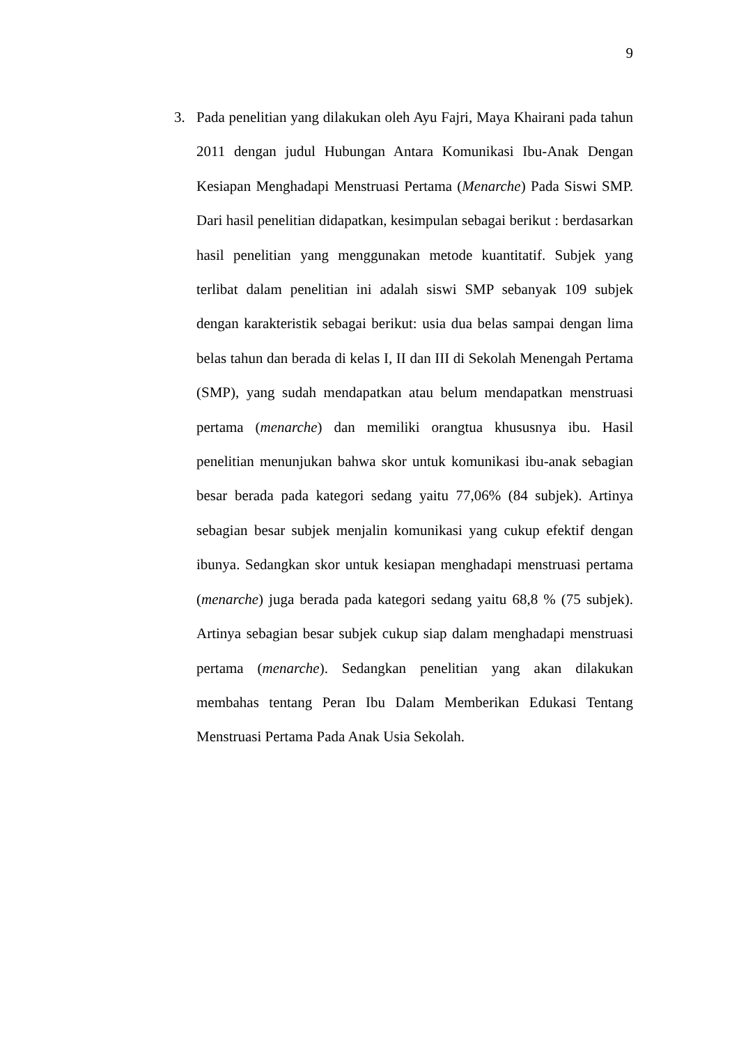9
3. Pada penelitian yang dilakukan oleh Ayu Fajri, Maya Khairani pada tahun 2011 dengan judul Hubungan Antara Komunikasi Ibu-Anak Dengan Kesiapan Menghadapi Menstruasi Pertama (Menarche) Pada Siswi SMP. Dari hasil penelitian didapatkan, kesimpulan sebagai berikut : berdasarkan hasil penelitian yang menggunakan metode kuantitatif. Subjek yang terlibat dalam penelitian ini adalah siswi SMP sebanyak 109 subjek dengan karakteristik sebagai berikut: usia dua belas sampai dengan lima belas tahun dan berada di kelas I, II dan III di Sekolah Menengah Pertama (SMP), yang sudah mendapatkan atau belum mendapatkan menstruasi pertama (menarche) dan memiliki orangtua khususnya ibu. Hasil penelitian menunjukan bahwa skor untuk komunikasi ibu-anak sebagian besar berada pada kategori sedang yaitu 77,06% (84 subjek). Artinya sebagian besar subjek menjalin komunikasi yang cukup efektif dengan ibunya. Sedangkan skor untuk kesiapan menghadapi menstruasi pertama (menarche) juga berada pada kategori sedang yaitu 68,8 % (75 subjek). Artinya sebagian besar subjek cukup siap dalam menghadapi menstruasi pertama (menarche). Sedangkan penelitian yang akan dilakukan membahas tentang Peran Ibu Dalam Memberikan Edukasi Tentang Menstruasi Pertama Pada Anak Usia Sekolah.